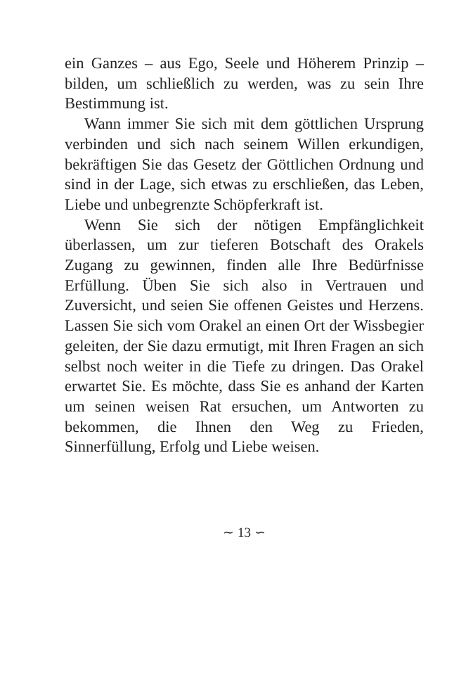ein Ganzes – aus Ego, Seele und Höherem Prinzip – bilden, um schließlich zu werden, was zu sein Ihre Bestimmung ist.
Wann immer Sie sich mit dem göttlichen Ursprung verbinden und sich nach seinem Willen erkundigen, bekräftigen Sie das Gesetz der Göttlichen Ordnung und sind in der Lage, sich etwas zu erschließen, das Leben, Liebe und unbegrenzte Schöpferkraft ist.
Wenn Sie sich der nötigen Empfänglichkeit überlassen, um zur tieferen Botschaft des Orakels Zugang zu gewinnen, finden alle Ihre Bedürfnisse Erfüllung. Üben Sie sich also in Vertrauen und Zuversicht, und seien Sie offenen Geistes und Herzens. Lassen Sie sich vom Orakel an einen Ort der Wissbegier geleiten, der Sie dazu ermutigt, mit Ihren Fragen an sich selbst noch weiter in die Tiefe zu dringen. Das Orakel erwartet Sie. Es möchte, dass Sie es anhand der Karten um seinen weisen Rat ersuchen, um Antworten zu bekommen, die Ihnen den Weg zu Frieden, Sinnerfüllung, Erfolg und Liebe weisen.
∼ 13 ∽